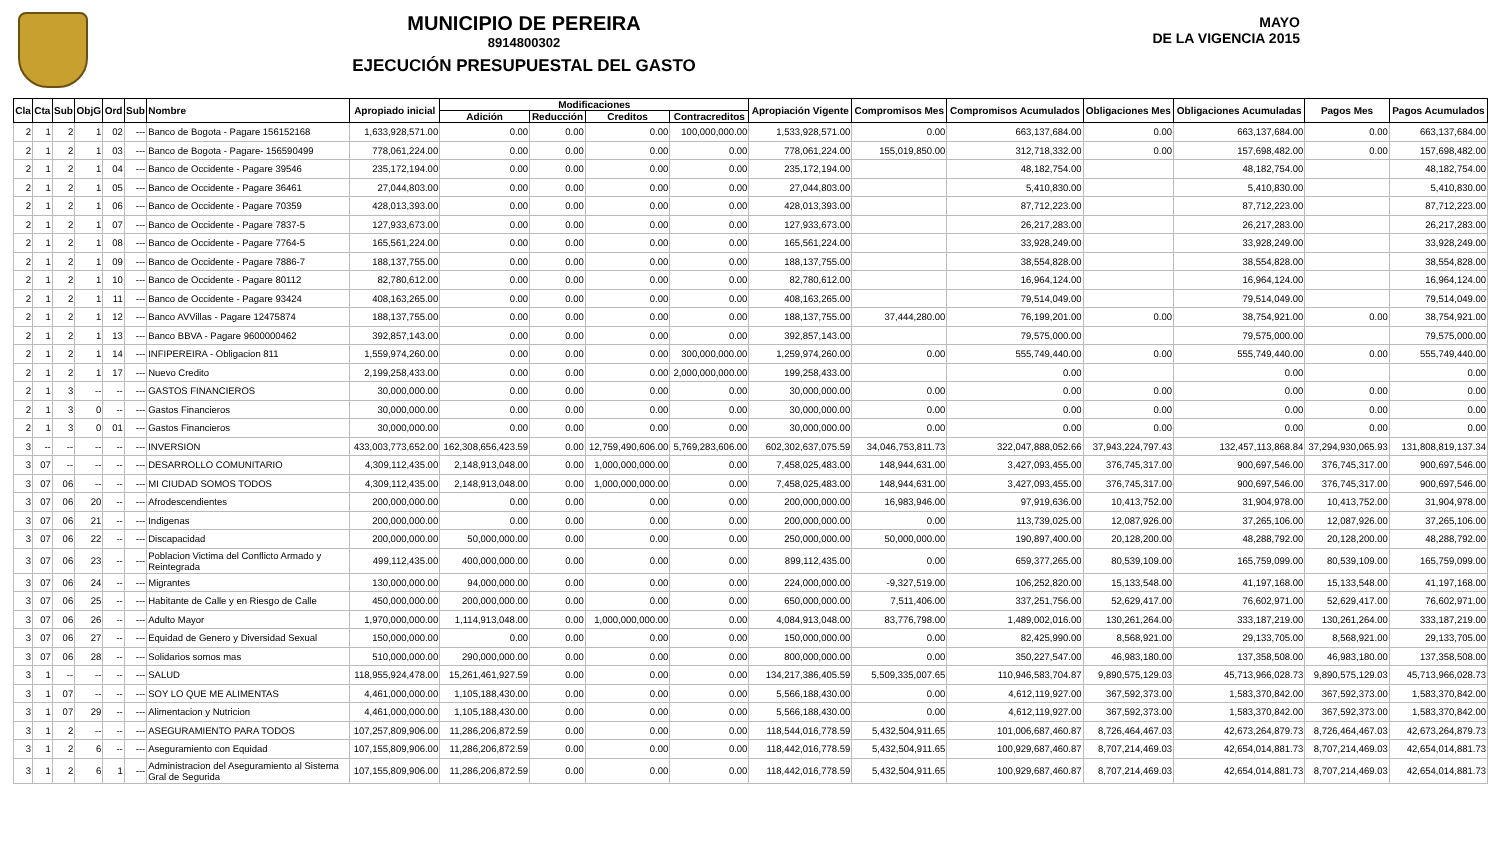MUNICIPIO DE PEREIRA
8914800302
EJECUCIÓN PRESUPUESTAL DEL GASTO
MAYO
DE LA VIGENCIA 2015
| Cla | Cta | Sub | ObjG | Ord | Sub | Nombre | Apropiado inicial | Modificaciones | | | | Apropiación Vigente | Compromisos Mes | Compromisos Acumulados | Obligaciones Mes | Obligaciones Acumuladas | Pagos Mes | Pagos Acumulados |
| --- | --- | --- | --- | --- | --- | --- | --- | --- | --- | --- | --- | --- | --- | --- | --- | --- | --- | --- |
| | | | | | | | | Adición | Reducción | Creditos | Contracreditos | | | | | | | |
| 2 | 1 | 2 | 1 | 02 | --- | Banco de Bogota - Pagare 156152168 | 1,633,928,571.00 | 0.00 | 0.00 | 0.00 | 100,000,000.00 | 1,533,928,571.00 | 0.00 | 663,137,684.00 | 0.00 | 663,137,684.00 | 0.00 | 663,137,684.00 |
| 2 | 1 | 2 | 1 | 03 | --- | Banco de Bogota - Pagare- 156590499 | 778,061,224.00 | 0.00 | 0.00 | 0.00 | 0.00 | 778,061,224.00 | 155,019,850.00 | 312,718,332.00 | 0.00 | 157,698,482.00 | 0.00 | 157,698,482.00 |
| 2 | 1 | 2 | 1 | 04 | --- | Banco de Occidente - Pagare 39546 | 235,172,194.00 | 0.00 | 0.00 | 0.00 | 0.00 | 235,172,194.00 | | 48,182,754.00 | | 48,182,754.00 | | 48,182,754.00 |
| 2 | 1 | 2 | 1 | 05 | --- | Banco de Occidente - Pagare 36461 | 27,044,803.00 | 0.00 | 0.00 | 0.00 | 0.00 | 27,044,803.00 | | 5,410,830.00 | | 5,410,830.00 | | 5,410,830.00 |
| 2 | 1 | 2 | 1 | 06 | --- | Banco de Occidente - Pagare 70359 | 428,013,393.00 | 0.00 | 0.00 | 0.00 | 0.00 | 428,013,393.00 | | 87,712,223.00 | | 87,712,223.00 | | 87,712,223.00 |
| 2 | 1 | 2 | 1 | 07 | --- | Banco de Occidente - Pagare 7837-5 | 127,933,673.00 | 0.00 | 0.00 | 0.00 | 0.00 | 127,933,673.00 | | 26,217,283.00 | | 26,217,283.00 | | 26,217,283.00 |
| 2 | 1 | 2 | 1 | 08 | --- | Banco de Occidente - Pagare 7764-5 | 165,561,224.00 | 0.00 | 0.00 | 0.00 | 0.00 | 165,561,224.00 | | 33,928,249.00 | | 33,928,249.00 | | 33,928,249.00 |
| 2 | 1 | 2 | 1 | 09 | --- | Banco de Occidente - Pagare 7886-7 | 188,137,755.00 | 0.00 | 0.00 | 0.00 | 0.00 | 188,137,755.00 | | 38,554,828.00 | | 38,554,828.00 | | 38,554,828.00 |
| 2 | 1 | 2 | 1 | 10 | --- | Banco de Occidente - Pagare 80112 | 82,780,612.00 | 0.00 | 0.00 | 0.00 | 0.00 | 82,780,612.00 | | 16,964,124.00 | | 16,964,124.00 | | 16,964,124.00 |
| 2 | 1 | 2 | 1 | 11 | --- | Banco de Occidente - Pagare 93424 | 408,163,265.00 | 0.00 | 0.00 | 0.00 | 0.00 | 408,163,265.00 | | 79,514,049.00 | | 79,514,049.00 | | 79,514,049.00 |
| 2 | 1 | 2 | 1 | 12 | --- | Banco AVVillas - Pagare 12475874 | 188,137,755.00 | 0.00 | 0.00 | 0.00 | 0.00 | 188,137,755.00 | 37,444,280.00 | 76,199,201.00 | 0.00 | 38,754,921.00 | 0.00 | 38,754,921.00 |
| 2 | 1 | 2 | 1 | 13 | --- | Banco BBVA - Pagare 9600000462 | 392,857,143.00 | 0.00 | 0.00 | 0.00 | 0.00 | 392,857,143.00 | | 79,575,000.00 | | 79,575,000.00 | | 79,575,000.00 |
| 2 | 1 | 2 | 1 | 14 | --- | INFIPEREIRA - Obligacion 811 | 1,559,974,260.00 | 0.00 | 0.00 | 0.00 | 300,000,000.00 | 1,259,974,260.00 | 0.00 | 555,749,440.00 | 0.00 | 555,749,440.00 | 0.00 | 555,749,440.00 |
| 2 | 1 | 2 | 1 | 17 | --- | Nuevo Credito | 2,199,258,433.00 | 0.00 | 0.00 | 0.00 | 2,000,000,000.00 | 199,258,433.00 | | 0.00 | | 0.00 | | 0.00 |
| 2 | 1 | 3 | -- | -- | --- | GASTOS FINANCIEROS | 30,000,000.00 | 0.00 | 0.00 | 0.00 | 0.00 | 30,000,000.00 | 0.00 | 0.00 | 0.00 | 0.00 | 0.00 | 0.00 |
| 2 | 1 | 3 | 0 | -- | --- | Gastos Financieros | 30,000,000.00 | 0.00 | 0.00 | 0.00 | 0.00 | 30,000,000.00 | 0.00 | 0.00 | 0.00 | 0.00 | 0.00 | 0.00 |
| 2 | 1 | 3 | 0 | 01 | --- | Gastos Financieros | 30,000,000.00 | 0.00 | 0.00 | 0.00 | 0.00 | 30,000,000.00 | 0.00 | 0.00 | 0.00 | 0.00 | 0.00 | 0.00 |
| 3 | -- | -- | -- | -- | --- | INVERSION | 433,003,773,652.00 | 162,308,656,423.59 | 0.00 | 12,759,490,606.00 | 5,769,283,606.00 | 602,302,637,075.59 | 34,046,753,811.73 | 322,047,888,052.66 | 37,943,224,797.43 | 132,457,113,868.84 | 37,294,930,065.93 | 131,808,819,137.34 |
| 3 | 07 | -- | -- | -- | --- | DESARROLLO COMUNITARIO | 4,309,112,435.00 | 2,148,913,048.00 | 0.00 | 1,000,000,000.00 | 0.00 | 7,458,025,483.00 | 148,944,631.00 | 3,427,093,455.00 | 376,745,317.00 | 900,697,546.00 | 376,745,317.00 | 900,697,546.00 |
| 3 | 07 | 06 | -- | -- | --- | MI CIUDAD SOMOS TODOS | 4,309,112,435.00 | 2,148,913,048.00 | 0.00 | 1,000,000,000.00 | 0.00 | 7,458,025,483.00 | 148,944,631.00 | 3,427,093,455.00 | 376,745,317.00 | 900,697,546.00 | 376,745,317.00 | 900,697,546.00 |
| 3 | 07 | 06 | 20 | -- | --- | Afrodescendientes | 200,000,000.00 | 0.00 | 0.00 | 0.00 | 0.00 | 200,000,000.00 | 16,983,946.00 | 97,919,636.00 | 10,413,752.00 | 31,904,978.00 | 10,413,752.00 | 31,904,978.00 |
| 3 | 07 | 06 | 21 | -- | --- | Indigenas | 200,000,000.00 | 0.00 | 0.00 | 0.00 | 0.00 | 200,000,000.00 | 0.00 | 113,739,025.00 | 12,087,926.00 | 37,265,106.00 | 12,087,926.00 | 37,265,106.00 |
| 3 | 07 | 06 | 22 | -- | --- | Discapacidad | 200,000,000.00 | 50,000,000.00 | 0.00 | 0.00 | 0.00 | 250,000,000.00 | 50,000,000.00 | 190,897,400.00 | 20,128,200.00 | 48,288,792.00 | 20,128,200.00 | 48,288,792.00 |
| 3 | 07 | 06 | 23 | -- | --- | Poblacion Victima del Conflicto Armado y Reintegrada | 499,112,435.00 | 400,000,000.00 | 0.00 | 0.00 | 0.00 | 899,112,435.00 | 0.00 | 659,377,265.00 | 80,539,109.00 | 165,759,099.00 | 80,539,109.00 | 165,759,099.00 |
| 3 | 07 | 06 | 24 | -- | --- | Migrantes | 130,000,000.00 | 94,000,000.00 | 0.00 | 0.00 | 0.00 | 224,000,000.00 | -9,327,519.00 | 106,252,820.00 | 15,133,548.00 | 41,197,168.00 | 15,133,548.00 | 41,197,168.00 |
| 3 | 07 | 06 | 25 | -- | --- | Habitante de Calle y en Riesgo de Calle | 450,000,000.00 | 200,000,000.00 | 0.00 | 0.00 | 0.00 | 650,000,000.00 | 7,511,406.00 | 337,251,756.00 | 52,629,417.00 | 76,602,971.00 | 52,629,417.00 | 76,602,971.00 |
| 3 | 07 | 06 | 26 | -- | --- | Adulto Mayor | 1,970,000,000.00 | 1,114,913,048.00 | 0.00 | 1,000,000,000.00 | 0.00 | 4,084,913,048.00 | 83,776,798.00 | 1,489,002,016.00 | 130,261,264.00 | 333,187,219.00 | 130,261,264.00 | 333,187,219.00 |
| 3 | 07 | 06 | 27 | -- | --- | Equidad de Genero y Diversidad Sexual | 150,000,000.00 | 0.00 | 0.00 | 0.00 | 0.00 | 150,000,000.00 | 0.00 | 82,425,990.00 | 8,568,921.00 | 29,133,705.00 | 8,568,921.00 | 29,133,705.00 |
| 3 | 07 | 06 | 28 | -- | --- | Solidarios somos mas | 510,000,000.00 | 290,000,000.00 | 0.00 | 0.00 | 0.00 | 800,000,000.00 | 0.00 | 350,227,547.00 | 46,983,180.00 | 137,358,508.00 | 46,983,180.00 | 137,358,508.00 |
| 3 | 1 | -- | -- | -- | --- | SALUD | 118,955,924,478.00 | 15,261,461,927.59 | 0.00 | 0.00 | 0.00 | 134,217,386,405.59 | 5,509,335,007.65 | 110,946,583,704.87 | 9,890,575,129.03 | 45,713,966,028.73 | 9,890,575,129.03 | 45,713,966,028.73 |
| 3 | 1 | 07 | -- | -- | --- | SOY LO QUE ME ALIMENTAS | 4,461,000,000.00 | 1,105,188,430.00 | 0.00 | 0.00 | 0.00 | 5,566,188,430.00 | 0.00 | 4,612,119,927.00 | 367,592,373.00 | 1,583,370,842.00 | 367,592,373.00 | 1,583,370,842.00 |
| 3 | 1 | 07 | 29 | -- | --- | Alimentacion y Nutricion | 4,461,000,000.00 | 1,105,188,430.00 | 0.00 | 0.00 | 0.00 | 5,566,188,430.00 | 0.00 | 4,612,119,927.00 | 367,592,373.00 | 1,583,370,842.00 | 367,592,373.00 | 1,583,370,842.00 |
| 3 | 1 | 2 | -- | -- | --- | ASEGURAMIENTO PARA TODOS | 107,257,809,906.00 | 11,286,206,872.59 | 0.00 | 0.00 | 0.00 | 118,544,016,778.59 | 5,432,504,911.65 | 101,006,687,460.87 | 8,726,464,467.03 | 42,673,264,879.73 | 8,726,464,467.03 | 42,673,264,879.73 |
| 3 | 1 | 2 | 6 | -- | --- | Aseguramiento con Equidad | 107,155,809,906.00 | 11,286,206,872.59 | 0.00 | 0.00 | 0.00 | 118,442,016,778.59 | 5,432,504,911.65 | 100,929,687,460.87 | 8,707,214,469.03 | 42,654,014,881.73 | 8,707,214,469.03 | 42,654,014,881.73 |
| 3 | 1 | 2 | 6 | 1 | --- | Administracion del Aseguramiento al Sistema Gral de Segurida | 107,155,809,906.00 | 11,286,206,872.59 | 0.00 | 0.00 | 0.00 | 118,442,016,778.59 | 5,432,504,911.65 | 100,929,687,460.87 | 8,707,214,469.03 | 42,654,014,881.73 | 8,707,214,469.03 | 42,654,014,881.73 |